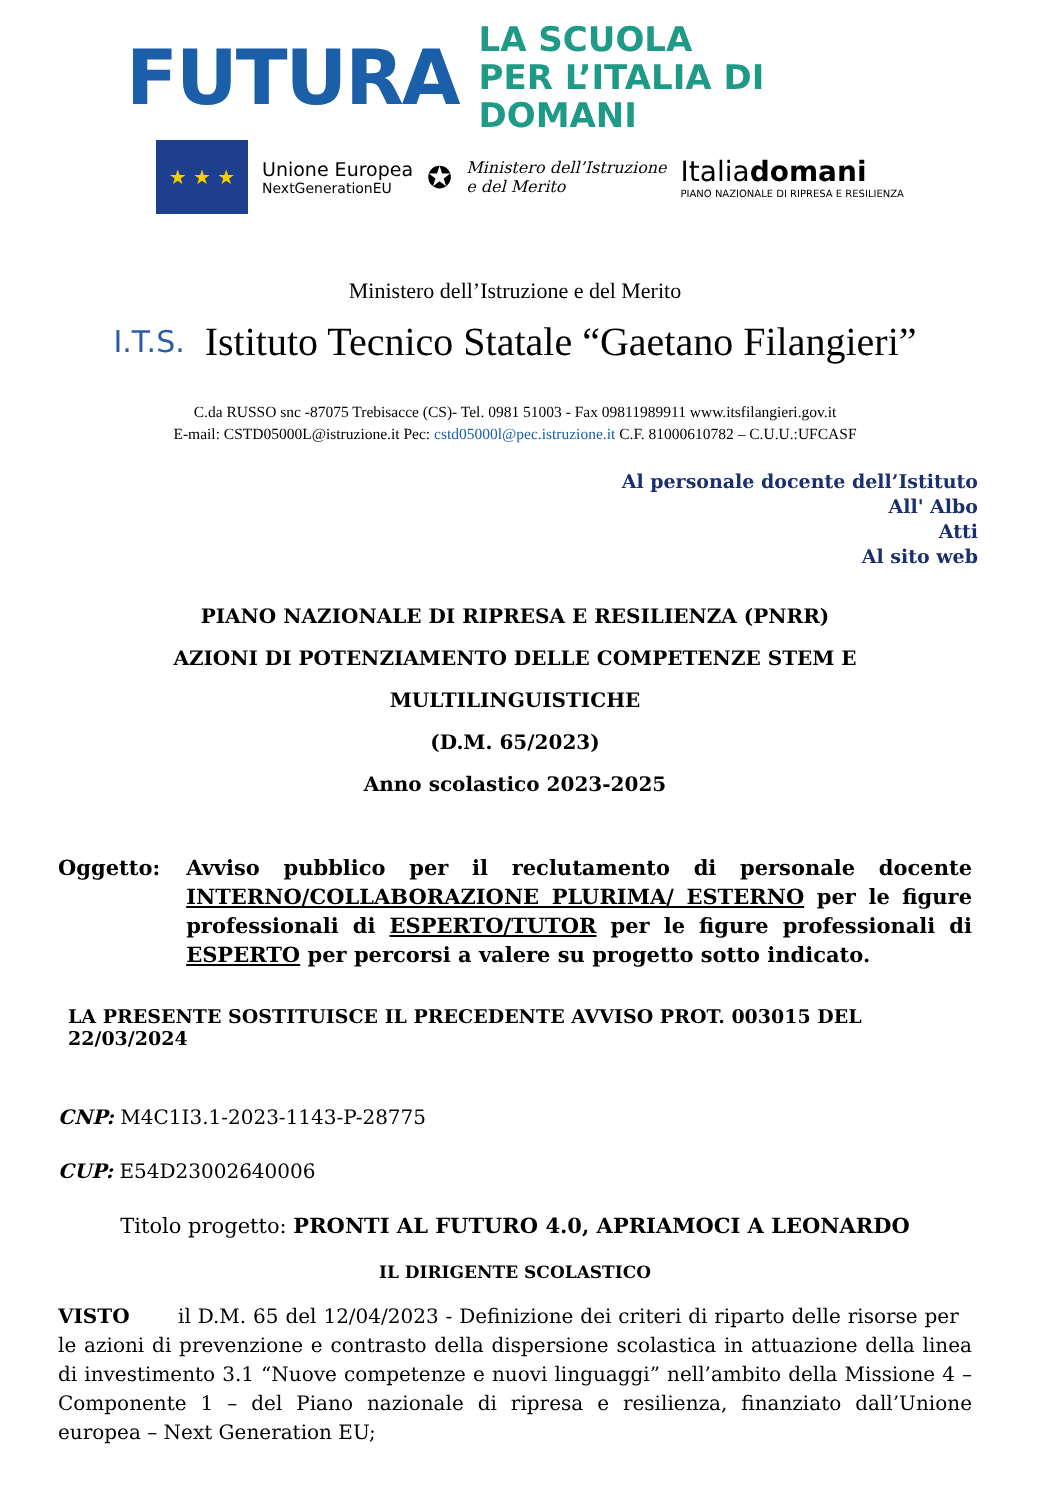FUTURA LA SCUOLA
PER L’ITALIA DI DOMANI
★ ★ ★
Unione Europea
NextGenerationEU
✪
Ministero dell’Istruzione
e del Merito
Italiadomani
PIANO NAZIONALE DI RIPRESA E RESILIENZA
Ministero dell’Istruzione e del Merito
I.T.S. Istituto Tecnico Statale “Gaetano Filangieri”
C.da RUSSO snc -87075 Trebisacce (CS)- Tel. 0981 51003 - Fax 09811989911 www.itsfilangieri.gov.it
E-mail: CSTD05000L@istruzione.it Pec: cstd05000l@pec.istruzione.it C.F. 81000610782 – C.U.U.:UFCASF
Al personale docente dell’Istituto
All' Albo
Atti
Al sito web
PIANO NAZIONALE DI RIPRESA E RESILIENZA (PNRR)
AZIONI DI POTENZIAMENTO DELLE COMPETENZE STEM E MULTILINGUISTICHE
(D.M. 65/2023)
Anno scolastico 2023-2025
Oggetto: Avviso pubblico per il reclutamento di personale docente INTERNO/COLLABORAZIONE PLURIMA/ ESTERNO per le figure professionali di ESPERTO/TUTOR per le figure professionali di ESPERTO per percorsi a valere su progetto sotto indicato.
LA PRESENTE SOSTITUISCE IL PRECEDENTE AVVISO PROT. 003015 DEL 22/03/2024
CNP: M4C1I3.1-2023-1143-P-28775
CUP: E54D23002640006
Titolo progetto: PRONTI AL FUTURO 4.0, APRIAMOCI A LEONARDO
IL DIRIGENTE SCOLASTICO
VISTO il D.M. 65 del 12/04/2023 - Definizione dei criteri di riparto delle risorse per le azioni di prevenzione e contrasto della dispersione scolastica in attuazione della linea di investimento 3.1 “Nuove competenze e nuovi linguaggi” nell’ambito della Missione 4 – Componente 1 – del Piano nazionale di ripresa e resilienza, finanziato dall’Unione europea – Next Generation EU;